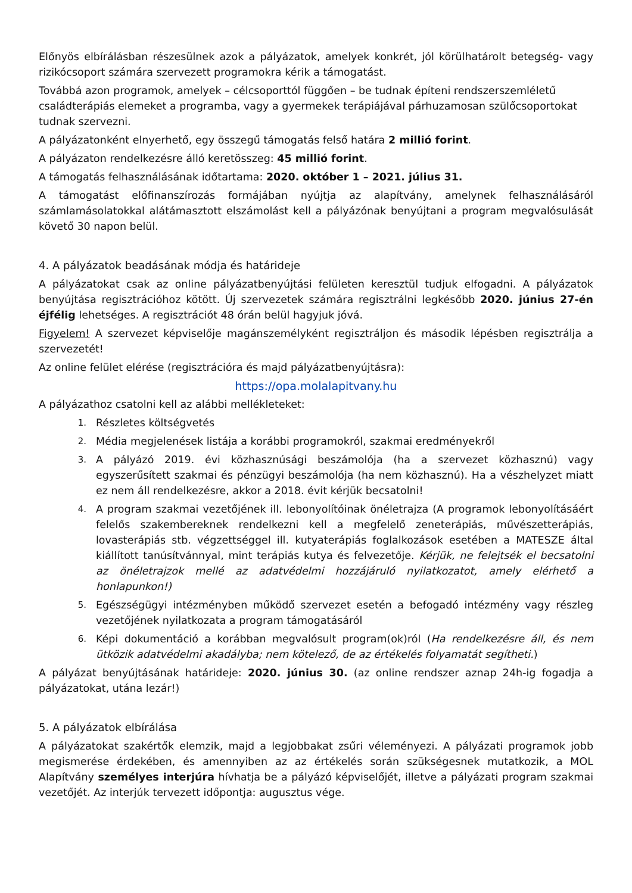Előnyös elbírálásban részesülnek azok a pályázatok, amelyek konkrét, jól körülhatárolt betegség- vagy rizikócsoport számára szervezett programokra kérik a támogatást.
Továbbá azon programok, amelyek – célcsoporttól függően – be tudnak építeni rendszerszemléletű családterápiás elemeket a programba, vagy a gyermekek terápiájával párhuzamosan szülőcsoportokat tudnak szervezni.
A pályázatonként elnyerhető, egy összegű támogatás felső határa 2 millió forint.
A pályázaton rendelkezésre álló keretösszeg: 45 millió forint.
A támogatás felhasználásának időtartama: 2020. október 1 – 2021. július 31.
A támogatást előfinanszírozás formájában nyújtja az alapítvány, amelynek felhasználásáról számlamásolatokkal alátámasztott elszámolást kell a pályázónak benyújtani a program megvalósulását követő 30 napon belül.
4. A pályázatok beadásának módja és határideje
A pályázatokat csak az online pályázatbenyújtási felületen keresztül tudjuk elfogadni. A pályázatok benyújtása regisztrációhoz kötött. Új szervezetek számára regisztrálni legkésőbb 2020. június 27-én éjfélig lehetséges. A regisztrációt 48 órán belül hagyjuk jóvá.
Figyelem! A szervezet képviselője magánszemélyként regisztráljon és második lépésben regisztrálja a szervezetét!
Az online felület elérése (regisztrációra és majd pályázatbenyújtásra):
https://opa.molalapitvany.hu
A pályázathoz csatolni kell az alábbi mellékleteket:
1.
Részletes költségvetés
2.
Média megjelenések listája a korábbi programokról, szakmai eredményekről
3.
A pályázó 2019. évi közhasznúsági beszámolója (ha a szervezet közhasznú) vagy egyszerűsített szakmai és pénzügyi beszámolója (ha nem közhasznú). Ha a vészhelyzet miatt ez nem áll rendelkezésre, akkor a 2018. évit kérjük becsatolni!
4.
A program szakmai vezetőjének ill. lebonyolítóinak önéletrajza (A programok lebonyolításáért felelős szakembereknek rendelkezni kell a megfelelő zeneterápiás, művészetterápiás, lovasterápiás stb. végzettséggel ill. kutyaterápiás foglalkozások esetében a MATESZE által kiállított tanúsítvánnyal, mint terápiás kutya és felvezetője. Kérjük, ne felejtsék el becsatolni az önéletrajzok mellé az adatvédelmi hozzájáruló nyilatkozatot, amely elérhető a honlapunkon!)
5.
Egészségügyi intézményben működő szervezet esetén a befogadó intézmény vagy részleg vezetőjének nyilatkozata a program támogatásáról
6.
Képi dokumentáció a korábban megvalósult program(ok)ról (Ha rendelkezésre áll, és nem ütközik adatvédelmi akadályba; nem kötelező, de az értékelés folyamatát segítheti.)
A pályázat benyújtásának határideje: 2020. június 30. (az online rendszer aznap 24h-ig fogadja a pályázatokat, utána lezár!)
5. A pályázatok elbírálása
A pályázatokat szakértők elemzik, majd a legjobbakat zsűri véleményezi. A pályázati programok jobb megismerése érdekében, és amennyiben az az értékelés során szükségesnek mutatkozik, a MOL Alapítvány személyes interjúra hívhatja be a pályázó képviselőjét, illetve a pályázati program szakmai vezetőjét. Az interjúk tervezett időpontja: augusztus vége.